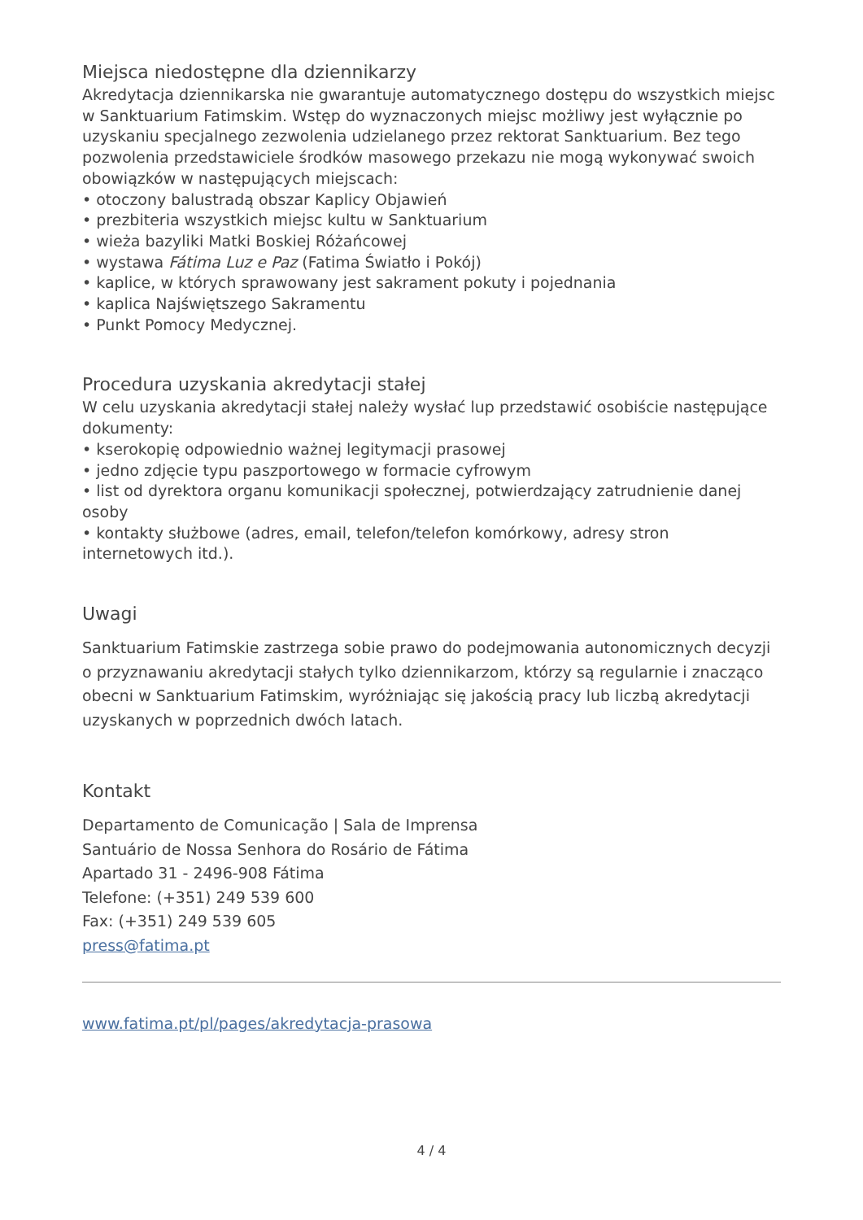Miejsca niedostępne dla dziennikarzy
Akredytacja dziennikarska nie gwarantuje automatycznego dostępu do wszystkich miejsc w Sanktuarium Fatimskim. Wstęp do wyznaczonych miejsc możliwy jest wyłącznie po uzyskaniu specjalnego zezwolenia udzielanego przez rektorat Sanktuarium. Bez tego pozwolenia przedstawiciele środków masowego przekazu nie mogą wykonywać swoich obowiązków w następujących miejscach:
• otoczony balustradą obszar Kaplicy Objawień
• prezbiteria wszystkich miejsc kultu w Sanktuarium
• wieża bazyliki Matki Boskiej Różańcowej
• wystawa Fátima Luz e Paz (Fatima Światło i Pokój)
• kaplice, w których sprawowany jest sakrament pokuty i pojednania
• kaplica Najświętszego Sakramentu
• Punkt Pomocy Medycznej.
Procedura uzyskania akredytacji stałej
W celu uzyskania akredytacji stałej należy wysłać lup przedstawić osobiście następujące dokumenty:
• kserokopię odpowiednio ważnej legitymacji prasowej
• jedno zdjęcie typu paszportowego w formacie cyfrowym
• list od dyrektora organu komunikacji społecznej, potwierdzający zatrudnienie danej osoby
• kontakty służbowe (adres, email, telefon/telefon komórkowy, adresy stron internetowych itd.).
Uwagi
Sanktuarium Fatimskie zastrzega sobie prawo do podejmowania autonomicznych decyzji o przyznawaniu akredytacji stałych tylko dziennikarzom, którzy są regularnie i znacząco obecni w Sanktuarium Fatimskim, wyróżniając się jakością pracy lub liczbą akredytacji uzyskanych w poprzednich dwóch latach.
Kontakt
Departamento de Comunicação | Sala de Imprensa
Santuário de Nossa Senhora do Rosário de Fátima
Apartado 31 - 2496-908 Fátima
Telefone: (+351) 249 539 600
Fax: (+351) 249 539 605
press@fatima.pt
www.fatima.pt/pl/pages/akredytacja-prasowa
4 / 4